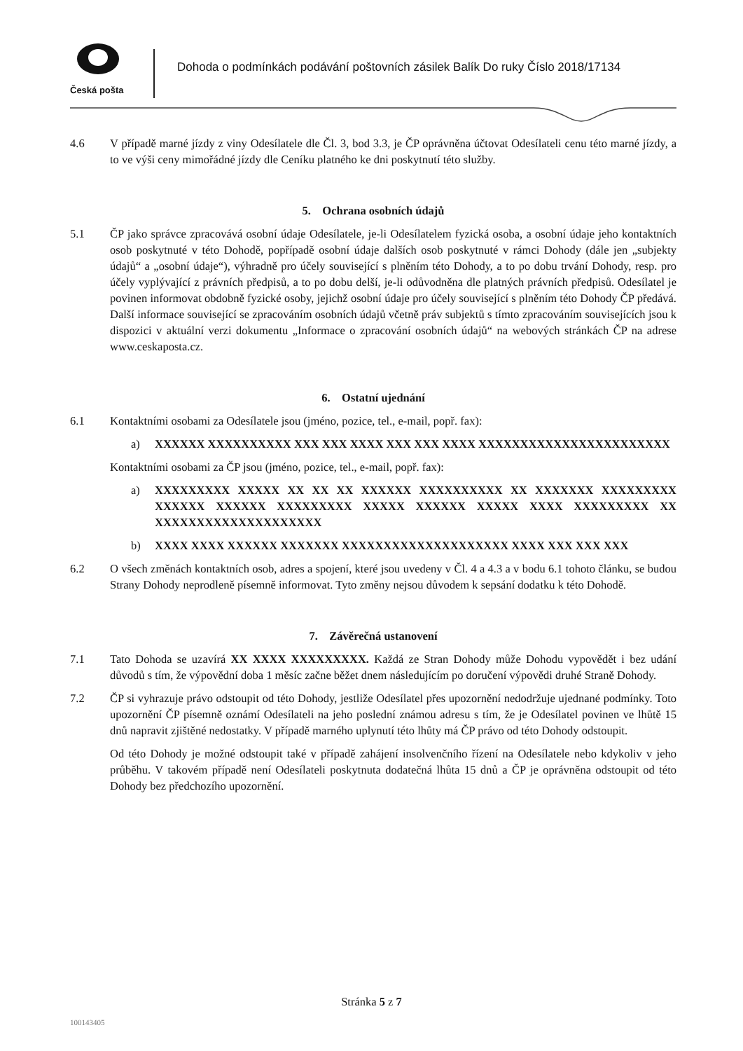Česká pošta
Dohoda o podmínkách podávání poštovních zásilek Balík Do ruky Číslo 2018/17134
4.6 V případě marné jízdy z viny Odesílatele dle Čl. 3, bod 3.3, je ČP oprávněna účtovat Odesílateli cenu této marné jízdy, a to ve výši ceny mimořádné jízdy dle Ceníku platného ke dni poskytnutí této služby.
5. Ochrana osobních údajů
5.1 ČP jako správce zpracovává osobní údaje Odesílatele, je-li Odesílatelem fyzická osoba, a osobní údaje jeho kontaktních osob poskytnuté v této Dohodě, popřípadě osobní údaje dalších osob poskytnuté v rámci Dohody (dále jen „subjekty údajů“ a „osobní údaje“), výhradně pro účely související s plněním této Dohody, a to po dobu trvání Dohody, resp. pro účely vyplývající z právních předpisů, a to po dobu delší, je-li odůvodněna dle platných právních předpisů. Odesílatel je povinen informovat obdobně fyzické osoby, jejichž osobní údaje pro účely související s plněním této Dohody ČP předává. Další informace související se zpracováním osobních údajů včetně práv subjektů s tímto zpracováním souvisejících jsou k dispozici v aktuální verzi dokumentu „Informace o zpracování osobních údajů“ na webových stránkách ČP na adrese www.ceskaposta.cz.
6. Ostatní ujednání
6.1 Kontaktními osobami za Odesílatele jsou (jméno, pozice, tel., e-mail, popř. fax):
a) XXXXXX XXXXXXXXXX XXX XXX XXXX XXX XXX XXXX XXXXXXXXXXXXXXXXXXXXXXX
Kontaktními osobami za ČP jsou (jméno, pozice, tel., e-mail, popř. fax):
a) XXXXXXXXX XXXXX XX XX XX XXXXXX XXXXXXXXXX XX XXXXXXX XXXXXXXXX XXXXXX XXXXXX XXXXXXXXX XXXXX XXXXXX XXXXX XXXX XXXXXXXXX XX XXXXXXXXXXXXXXXXXXXX
b) XXXX XXXX XXXXXX XXXXXXX XXXXXXXXXXXXXXXXXXXX XXXX XXX XXX XXX
6.2 O všech změnách kontaktních osob, adres a spojení, které jsou uvedeny v Čl. 4 a 4.3 a v bodu 6.1 tohoto článku, se budou Strany Dohody neprodleně písemně informovat. Tyto změny nejsou důvodem k sepsání dodatku k této Dohodě.
7. Závěrečná ustanovení
7.1 Tato Dohoda se uzavírá XX XXXX XXXXXXXXX. Každá ze Stran Dohody může Dohodu vypovědět i bez udání důvodů s tím, že výpovědní doba 1 měsíc začne běžet dnem následujícím po doručení výpovědi druhé Straně Dohody.
7.2 ČP si vyhrazuje právo odstoupit od této Dohody, jestliže Odesílatel přes upozornění nedodržuje ujednané podmínky. Toto upozornění ČP písemně oznámí Odesílateli na jeho poslední známou adresu s tím, že je Odesílatel povinen ve lhůtě 15 dnů napravit zjištěné nedostatky. V případě marného uplynutí této lhůty má ČP právo od této Dohody odstoupit.
Od této Dohody je možné odstoupit také v případě zahájení insolvenčního řízení na Odesílatele nebo kdykoliv v jeho průběhu. V takovém případě není Odesílateli poskytnuta dodatečná lhůta 15 dnů a ČP je oprávněna odstoupit od této Dohody bez předchozího upozornění.
Stránka 5 z 7
100143405